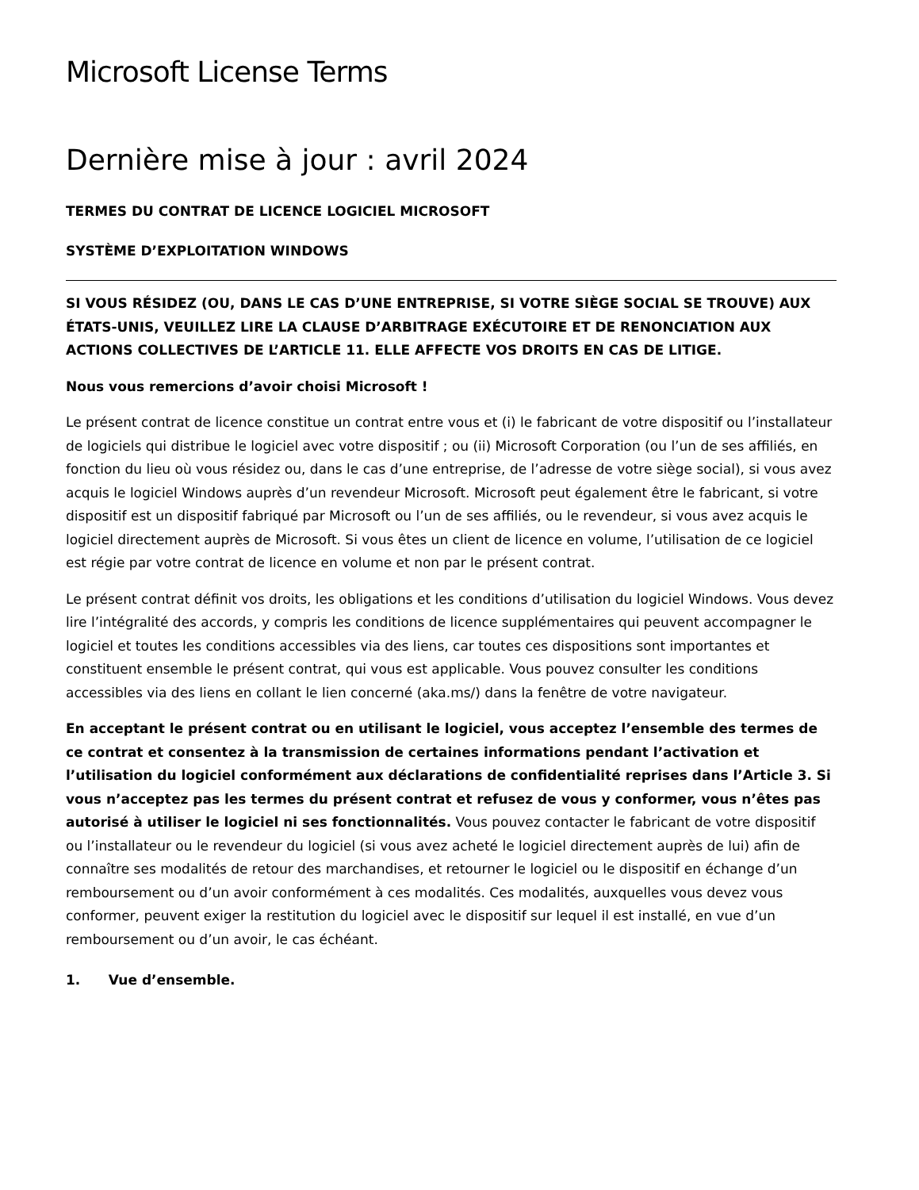Microsoft License Terms
Dernière mise à jour : avril 2024
TERMES DU CONTRAT DE LICENCE LOGICIEL MICROSOFT
SYSTÈME D’EXPLOITATION WINDOWS
SI VOUS RÉSIDEZ (OU, DANS LE CAS D’UNE ENTREPRISE, SI VOTRE SIÈGE SOCIAL SE TROUVE) AUX ÉTATS-UNIS, VEUILLEZ LIRE LA CLAUSE D’ARBITRAGE EXÉCUTOIRE ET DE RENONCIATION AUX ACTIONS COLLECTIVES DE L’ARTICLE 11. ELLE AFFECTE VOS DROITS EN CAS DE LITIGE.
Nous vous remercions d’avoir choisi Microsoft !
Le présent contrat de licence constitue un contrat entre vous et (i) le fabricant de votre dispositif ou l’installateur de logiciels qui distribue le logiciel avec votre dispositif ; ou (ii) Microsoft Corporation (ou l’un de ses affiliés, en fonction du lieu où vous résidez ou, dans le cas d’une entreprise, de l’adresse de votre siège social), si vous avez acquis le logiciel Windows auprès d’un revendeur Microsoft. Microsoft peut également être le fabricant, si votre dispositif est un dispositif fabriqué par Microsoft ou l’un de ses affiliés, ou le revendeur, si vous avez acquis le logiciel directement auprès de Microsoft. Si vous êtes un client de licence en volume, l’utilisation de ce logiciel est régie par votre contrat de licence en volume et non par le présent contrat.
Le présent contrat définit vos droits, les obligations et les conditions d’utilisation du logiciel Windows. Vous devez lire l’intégralité des accords, y compris les conditions de licence supplémentaires qui peuvent accompagner le logiciel et toutes les conditions accessibles via des liens, car toutes ces dispositions sont importantes et constituent ensemble le présent contrat, qui vous est applicable. Vous pouvez consulter les conditions accessibles via des liens en collant le lien concerné (aka.ms/) dans la fenêtre de votre navigateur.
En acceptant le présent contrat ou en utilisant le logiciel, vous acceptez l’ensemble des termes de ce contrat et consentez à la transmission de certaines informations pendant l’activation et l’utilisation du logiciel conformément aux déclarations de confidentialité reprises dans l’Article 3. Si vous n’acceptez pas les termes du présent contrat et refusez de vous y conformer, vous n’êtes pas autorisé à utiliser le logiciel ni ses fonctionnalités. Vous pouvez contacter le fabricant de votre dispositif ou l’installateur ou le revendeur du logiciel (si vous avez acheté le logiciel directement auprès de lui) afin de connaître ses modalités de retour des marchandises, et retourner le logiciel ou le dispositif en échange d’un remboursement ou d’un avoir conformément à ces modalités. Ces modalités, auxquelles vous devez vous conformer, peuvent exiger la restitution du logiciel avec le dispositif sur lequel il est installé, en vue d’un remboursement ou d’un avoir, le cas échéant.
1. Vue d’ensemble.